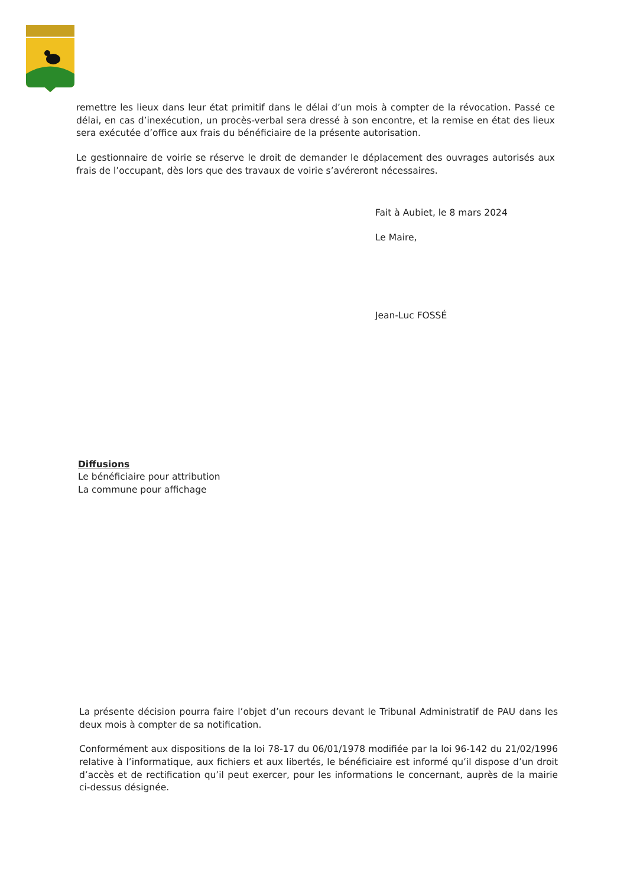remettre les lieux dans leur état primitif dans le délai d’un mois à compter de la révocation. Passé ce délai, en cas d’inexécution, un procès-verbal sera dressé à son encontre, et la remise en état des lieux sera exécutée d’office aux frais du bénéficiaire de la présente autorisation.
Le gestionnaire de voirie se réserve le droit de demander le déplacement des ouvrages autorisés aux frais de l’occupant, dès lors que des travaux de voirie s’avéreront nécessaires.
Fait à Aubiet, le 8 mars 2024
Le Maire,
Jean-Luc FOSSÉ
Diffusions
Le bénéficiaire pour attribution
La commune pour affichage
La présente décision pourra faire l’objet d’un recours devant le Tribunal Administratif de PAU dans les deux mois à compter de sa notification.
Conformément aux dispositions de la loi 78-17 du 06/01/1978 modifiée par la loi 96-142 du 21/02/1996 relative à l’informatique, aux fichiers et aux libertés, le bénéficiaire est informé qu’il dispose d’un droit d’accès et de rectification qu’il peut exercer, pour les informations le concernant, auprès de la mairie ci-dessus désignée.